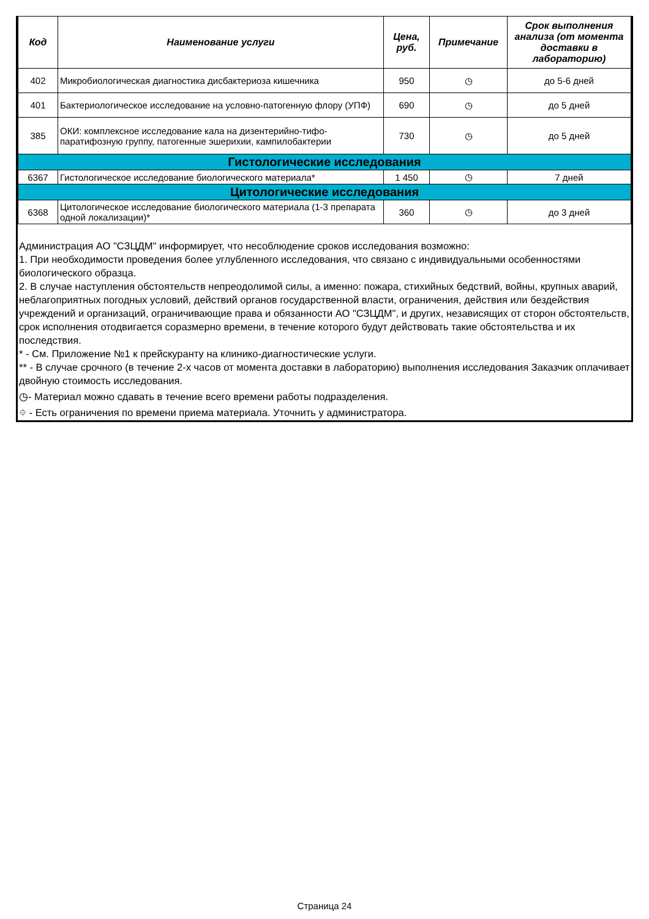| Код | Наименование услуги | Цена, руб. | Примечание | Срок выполнения анализа (от момента доставки в лабораторию) |
| --- | --- | --- | --- | --- |
| 402 | Микробиологическая диагностика дисбактериоза кишечника | 950 | ◷ | до 5-6 дней |
| 401 | Бактериологическое исследование на условно-патогенную флору (УПФ) | 690 | ◷ | до 5 дней |
| 385 | ОКИ: комплексное исследование кала на дизентерийно-тифо-паратифозную группу, патогенные эшерихии, кампилобактерии | 730 | ◷ | до 5 дней |
| Гистологические исследования | | | | |
| 6367 | Гистологическое исследование биологического материала* | 1 450 | ◷ | 7 дней |
| Цитологические исследования | | | | |
| 6368 | Цитологическое исследование биологического материала (1-3 препарата одной локализации)* | 360 | ◷ | до 3 дней |
Администрация АО "СЗЦДМ" информирует, что несоблюдение сроков исследования возможно:
1. При необходимости проведения более углубленного исследования, что связано с индивидуальными особенностями биологического образца.
2. В случае наступления обстоятельств непреодолимой силы, а именно: пожара, стихийных бедствий, войны, крупных аварий, неблагоприятных погодных условий, действий органов государственной власти, ограничения, действия или бездействия учреждений и организаций, ограничивающие права и обязанности АО "СЗЦДМ", и других, независящих от сторон обстоятельств, срок исполнения отодвигается соразмерно времени, в течение которого будут действовать такие обстоятельства и их последствия.
* - См. Приложение №1 к прейскуранту на клинико-диагностические услуги.
** - В случае срочного (в течение 2-х часов от момента доставки в лабораторию) выполнения исследования Заказчик оплачивает двойную стоимость исследования.
◷- Материал можно сдавать в течение всего времени работы подразделения.
⌖ - Есть ограничения по времени приема материала. Уточнить у администратора.
Страница 24